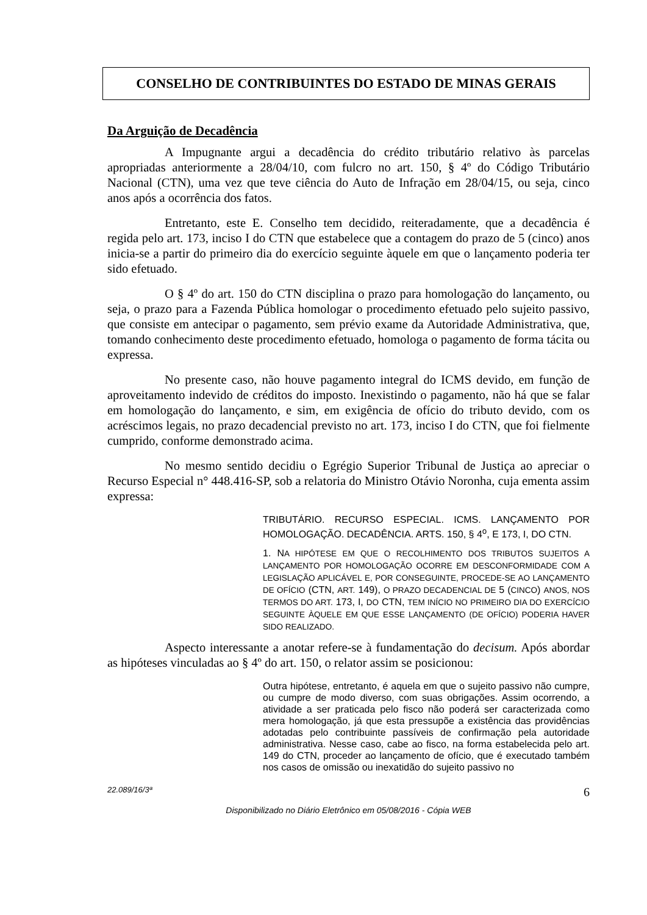CONSELHO DE CONTRIBUINTES DO ESTADO DE MINAS GERAIS
Da Arguição de Decadência
A Impugnante argui a decadência do crédito tributário relativo às parcelas apropriadas anteriormente a 28/04/10, com fulcro no art. 150, § 4º do Código Tributário Nacional (CTN), uma vez que teve ciência do Auto de Infração em 28/04/15, ou seja, cinco anos após a ocorrência dos fatos.
Entretanto, este E. Conselho tem decidido, reiteradamente, que a decadência é regida pelo art. 173, inciso I do CTN que estabelece que a contagem do prazo de 5 (cinco) anos inicia-se a partir do primeiro dia do exercício seguinte àquele em que o lançamento poderia ter sido efetuado.
O § 4º do art. 150 do CTN disciplina o prazo para homologação do lançamento, ou seja, o prazo para a Fazenda Pública homologar o procedimento efetuado pelo sujeito passivo, que consiste em antecipar o pagamento, sem prévio exame da Autoridade Administrativa, que, tomando conhecimento deste procedimento efetuado, homologa o pagamento de forma tácita ou expressa.
No presente caso, não houve pagamento integral do ICMS devido, em função de aproveitamento indevido de créditos do imposto. Inexistindo o pagamento, não há que se falar em homologação do lançamento, e sim, em exigência de ofício do tributo devido, com os acréscimos legais, no prazo decadencial previsto no art. 173, inciso I do CTN, que foi fielmente cumprido, conforme demonstrado acima.
No mesmo sentido decidiu o Egrégio Superior Tribunal de Justiça ao apreciar o Recurso Especial n° 448.416-SP, sob a relatoria do Ministro Otávio Noronha, cuja ementa assim expressa:
TRIBUTÁRIO. RECURSO ESPECIAL. ICMS. LANÇAMENTO POR HOMOLOGAÇÃO. DECADÊNCIA. ARTS. 150, § 4<sup>o</sup>, E 173, I, DO CTN.
1. NA HIPÓTESE EM QUE O RECOLHIMENTO DOS TRIBUTOS SUJEITOS A LANÇAMENTO POR HOMOLOGAÇÃO OCORRE EM DESCONFORMIDADE COM A LEGISLAÇÃO APLICÁVEL E, POR CONSEGUINTE, PROCEDE-SE AO LANÇAMENTO DE OFÍCIO (CTN, ART. 149), O PRAZO DECADENCIAL DE 5 (CINCO) ANOS, NOS TERMOS DO ART. 173, I, DO CTN, TEM INÍCIO NO PRIMEIRO DIA DO EXERCÍCIO SEGUINTE ÀQUELE EM QUE ESSE LANÇAMENTO (DE OFÍCIO) PODERIA HAVER SIDO REALIZADO.
Aspecto interessante a anotar refere-se à fundamentação do decisum. Após abordar as hipóteses vinculadas ao § 4º do art. 150, o relator assim se posicionou:
Outra hipótese, entretanto, é aquela em que o sujeito passivo não cumpre, ou cumpre de modo diverso, com suas obrigações. Assim ocorrendo, a atividade a ser praticada pelo fisco não poderá ser caracterizada como mera homologação, já que esta pressupõe a existência das providências adotadas pelo contribuinte passíveis de confirmação pela autoridade administrativa. Nesse caso, cabe ao fisco, na forma estabelecida pelo art. 149 do CTN, proceder ao lançamento de ofício, que é executado também nos casos de omissão ou inexatidão do sujeito passivo no
22.089/16/3ª 6
Disponibilizado no Diário Eletrônico em 05/08/2016 - Cópia WEB